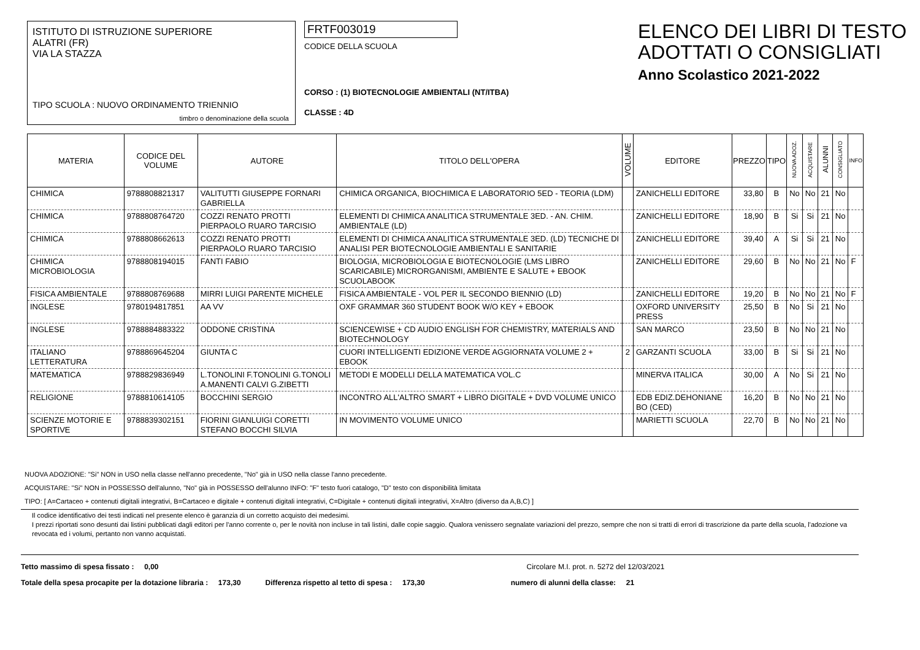ISTITUTO DI ISTRUZIONE SUPERIORE
ALATRI (FR)
VIA LA STAZZA
TIPO SCUOLA : NUOVO ORDINAMENTO TRIENNIO
timbro o denominazione della scuola
FRTF003019
CODICE DELLA SCUOLA
CORSO : (1) BIOTECNOLOGIE AMBIENTALI (NT/ITBA)
CLASSE : 4D
ELENCO DEI LIBRI DI TESTO
ADOTTATI O CONSIGLIATI
Anno Scolastico 2021-2022
| MATERIA | CODICE DEL VOLUME | AUTORE | TITOLO DELL'OPERA | VOLUME | EDITORE | PREZZO | TIPO | NUOVA ADOZ. | ACQUISTARE | ALUNNI | CONSIGLIATO | INFO |
| --- | --- | --- | --- | --- | --- | --- | --- | --- | --- | --- | --- | --- |
| CHIMICA | 9788808821317 | VALITUTTI GIUSEPPE FORNARI GABRIELLA | CHIMICA ORGANICA, BIOCHIMICA E LABORATORIO 5ED - TEORIA (LDM) | | ZANICHELLI EDITORE | 33,80 | B | No | No | 21 | No | |
| CHIMICA | 9788808764720 | COZZI RENATO PROTTI PIERPAOLO RUARO TARCISIO | ELEMENTI DI CHIMICA ANALITICA STRUMENTALE 3ED. - AN. CHIM. AMBIENTALE (LD) | | ZANICHELLI EDITORE | 18,90 | B | Si | Si | 21 | No | |
| CHIMICA | 9788808662613 | COZZI RENATO PROTTI PIERPAOLO RUARO TARCISIO | ELEMENTI DI CHIMICA ANALITICA STRUMENTALE 3ED. (LD) TECNICHE DI ANALISI PER BIOTECNOLOGIE AMBIENTALI E SANITARIE | | ZANICHELLI EDITORE | 39,40 | A | Si | Si | 21 | No | |
| CHIMICA MICROBIOLOGIA | 9788808194015 | FANTI FABIO | BIOLOGIA, MICROBIOLOGIA E BIOTECNOLOGIE (LMS LIBRO SCARICABILE) MICRORGANISMI, AMBIENTE E SALUTE + EBOOK SCUOLABOOK | | ZANICHELLI EDITORE | 29,60 | B | No | No | 21 | No | F |
| FISICA AMBIENTALE | 9788808769688 | MIRRI LUIGI PARENTE MICHELE | FISICA AMBIENTALE - VOL PER IL SECONDO BIENNIO (LD) | | ZANICHELLI EDITORE | 19,20 | B | No | No | 21 | No | F |
| INGLESE | 9780194817851 | AA VV | OXF GRAMMAR 360 STUDENT BOOK W/O KEY + EBOOK | | OXFORD UNIVERSITY PRESS | 25,50 | B | No | Si | 21 | No | |
| INGLESE | 9788884883322 | ODDONE CRISTINA | SCIENCEWISE + CD AUDIO ENGLISH FOR CHEMISTRY, MATERIALS AND BIOTECHNOLOGY | | SAN MARCO | 23,50 | B | No | No | 21 | No | |
| ITALIANO LETTERATURA | 9788869645204 | GIUNTA C | CUORI INTELLIGENTI EDIZIONE VERDE AGGIORNATA VOLUME 2 + EBOOK | 2 | GARZANTI SCUOLA | 33,00 | B | Si | Si | 21 | No | |
| MATEMATICA | 9788829836949 | L.TONOLINI F.TONOLINI G.TONOLI A.MANENTI CALVI G.ZIBETTI | METODI E MODELLI DELLA MATEMATICA VOL.C | | MINERVA ITALICA | 30,00 | A | No | Si | 21 | No | |
| RELIGIONE | 9788810614105 | BOCCHINI SERGIO | INCONTRO ALL'ALTRO SMART + LIBRO DIGITALE + DVD VOLUME UNICO | | EDB EDIZ.DEHONIANE BO (CED) | 16,20 | B | No | No | 21 | No | |
| SCIENZE MOTORIE E SPORTIVE | 9788839302151 | FIORINI GIANLUIGI CORETTI STEFANO BOCCHI SILVIA | IN MOVIMENTO VOLUME UNICO | | MARIETTI SCUOLA | 22,70 | B | No | No | 21 | No | |
NUOVA ADOZIONE: "Si" NON in USO nella classe nell'anno precedente, "No" già in USO nella classe l'anno precedente.
ACQUISTARE: "Si" NON in POSSESSO dell'alunno, "No" già in POSSESSO dell'alunno INFO: "F" testo fuori catalogo, "D" testo con disponibilità limitata
TIPO: [ A=Cartaceo + contenuti digitali integrativi, B=Cartaceo e digitale + contenuti digitali integrativi, C=Digitale + contenuti digitali integrativi, X=Altro (diverso da A,B,C) ]
Il codice identificativo dei testi indicati nel presente elenco è garanzia di un corretto acquisto dei medesimi.
I prezzi riportati sono desunti dai listini pubblicati dagli editori per l'anno corrente o, per le novità non incluse in tali listini, dalle copie saggio. Qualora venissero segnalate variazioni del prezzo, sempre che non si tratti di errori di trascrizione da parte della scuola, l'adozione va revocata ed i volumi, pertanto non vanno acquistati.
Tetto massimo di spesa fissato : 0,00 Circolare M.I. prot. n. 5272 del 12/03/2021
Totale della spesa procapite per la dotazione libraria : 173,30 Differenza rispetto al tetto di spesa : 173,30 numero di alunni della classe: 21